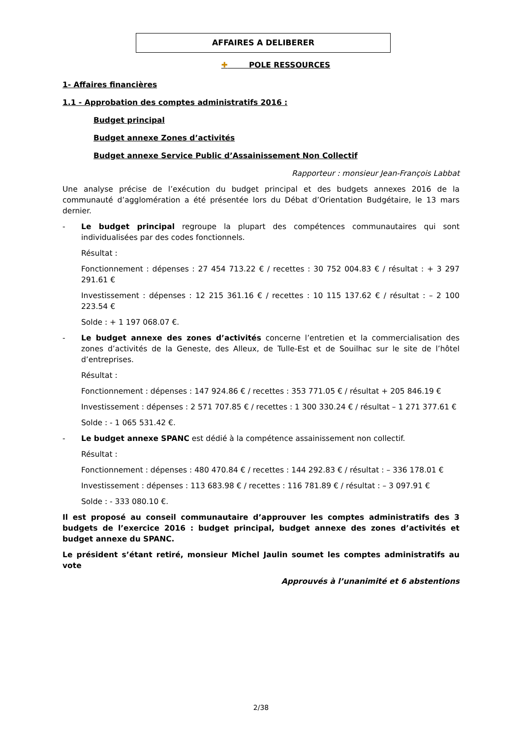AFFAIRES A DELIBERER
✚ POLE RESSOURCES
1- Affaires financières
1.1 - Approbation des comptes administratifs 2016 :
Budget principal
Budget annexe Zones d’activités
Budget annexe Service Public d’Assainissement Non Collectif
Rapporteur : monsieur Jean-François Labbat
Une analyse précise de l’exécution du budget principal et des budgets annexes 2016 de la communauté d’agglomération a été présentée lors du Débat d’Orientation Budgétaire, le 13 mars dernier.
- Le budget principal regroupe la plupart des compétences communautaires qui sont individualisées par des codes fonctionnels.
Résultat :
Fonctionnement : dépenses : 27 454 713.22 € / recettes : 30 752 004.83 € / résultat : + 3 297 291.61 €
Investissement : dépenses : 12 215 361.16 € / recettes : 10 115 137.62 € / résultat : – 2 100 223.54 €
Solde : + 1 197 068.07 €.
- Le budget annexe des zones d’activités concerne l’entretien et la commercialisation des zones d’activités de la Geneste, des Alleux, de Tulle-Est et de Souilhac sur le site de l’hôtel d’entreprises.
Résultat :
Fonctionnement : dépenses : 147 924.86 € / recettes : 353 771.05 € / résultat + 205 846.19 €
Investissement : dépenses : 2 571 707.85 € / recettes : 1 300 330.24 € / résultat – 1 271 377.61 €
Solde : - 1 065 531.42 €.
- Le budget annexe SPANC est dédié à la compétence assainissement non collectif.
Résultat :
Fonctionnement : dépenses : 480 470.84 € / recettes : 144 292.83 € / résultat : – 336 178.01 €
Investissement : dépenses : 113 683.98 € / recettes : 116 781.89 € / résultat : – 3 097.91 €
Solde : - 333 080.10 €.
Il est proposé au conseil communautaire d’approuver les comptes administratifs des 3 budgets de l’exercice 2016 : budget principal, budget annexe des zones d’activités et budget annexe du SPANC.
Le président s’étant retiré, monsieur Michel Jaulin soumet les comptes administratifs au vote
Approuvés à l’unanimité et 6 abstentions
2/38